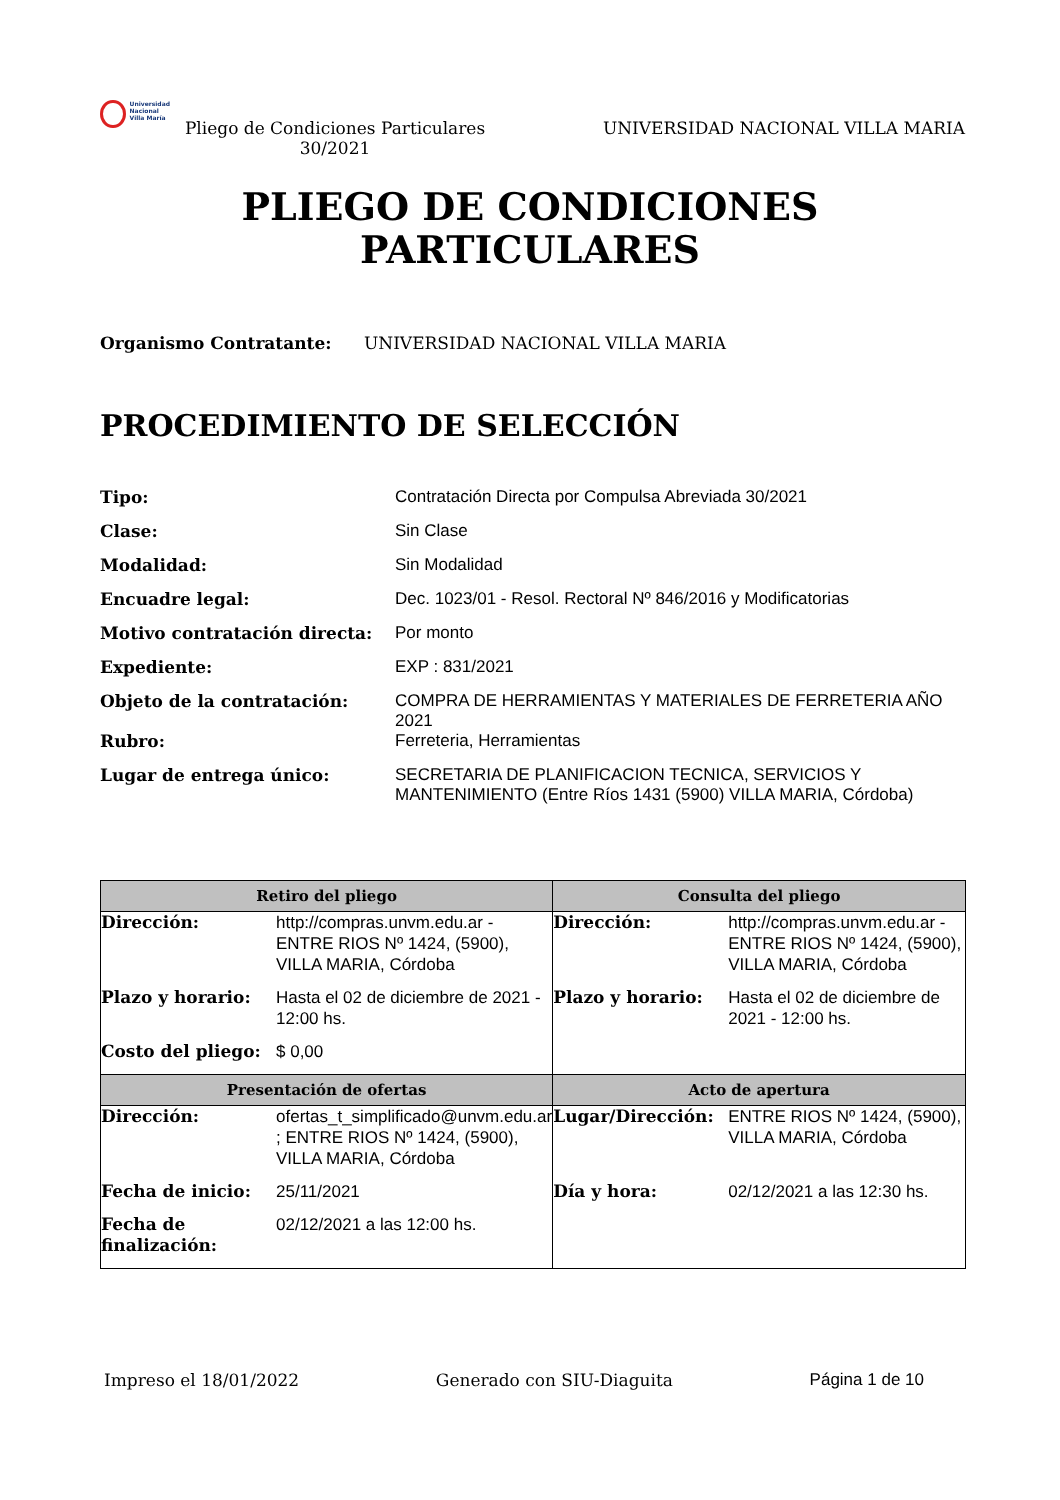Universidad
Nacional
Villa María
Pliego de Condiciones Particulares 30/2021
UNIVERSIDAD NACIONAL VILLA MARIA
PLIEGO DE CONDICIONES
PARTICULARES
Organismo Contratante: UNIVERSIDAD NACIONAL VILLA MARIA
PROCEDIMIENTO DE SELECCIÓN
| Tipo: | Contratación Directa por Compulsa Abreviada 30/2021 |
| Clase: | Sin Clase |
| Modalidad: | Sin Modalidad |
| Encuadre legal: | Dec. 1023/01 - Resol. Rectoral Nº 846/2016 y Modificatorias |
| Motivo contratación directa: | Por monto |
| Expediente: | EXP : 831/2021 |
| Objeto de la contratación: | COMPRA DE HERRAMIENTAS Y MATERIALES DE FERRETERIA AÑO 2021 |
| Rubro: | Ferreteria, Herramientas |
| Lugar de entrega único: | SECRETARIA DE PLANIFICACION TECNICA, SERVICIOS Y MANTENIMIENTO (Entre Ríos 1431 (5900) VILLA MARIA, Córdoba) |
| Retiro del pliego | | Consulta del pliego | |
| --- | --- | --- | --- |
| Dirección: | http://compras.unvm.edu.ar - ENTRE RIOS Nº 1424, (5900), VILLA MARIA, Córdoba | Dirección: | http://compras.unvm.edu.ar - ENTRE RIOS Nº 1424, (5900), VILLA MARIA, Córdoba |
| Plazo y horario: | Hasta el 02 de diciembre de 2021 - 12:00 hs. | Plazo y horario: | Hasta el 02 de diciembre de 2021 - 12:00 hs. |
| Costo del pliego: | $ 0,00 | | |
| Presentación de ofertas | | Acto de apertura | |
| Dirección: | ofertas_t_simplificado@unvm.edu.ar ; ENTRE RIOS Nº 1424, (5900), VILLA MARIA, Córdoba | Lugar/Dirección: | ENTRE RIOS Nº 1424, (5900), VILLA MARIA, Córdoba |
| Fecha de inicio: | 25/11/2021 | Día y hora: | 02/12/2021 a las 12:30 hs. |
| Fecha de finalización: | 02/12/2021 a las 12:00 hs. | | |
Impreso el 18/01/2022 Generado con SIU-Diaguita Página 1 de 10